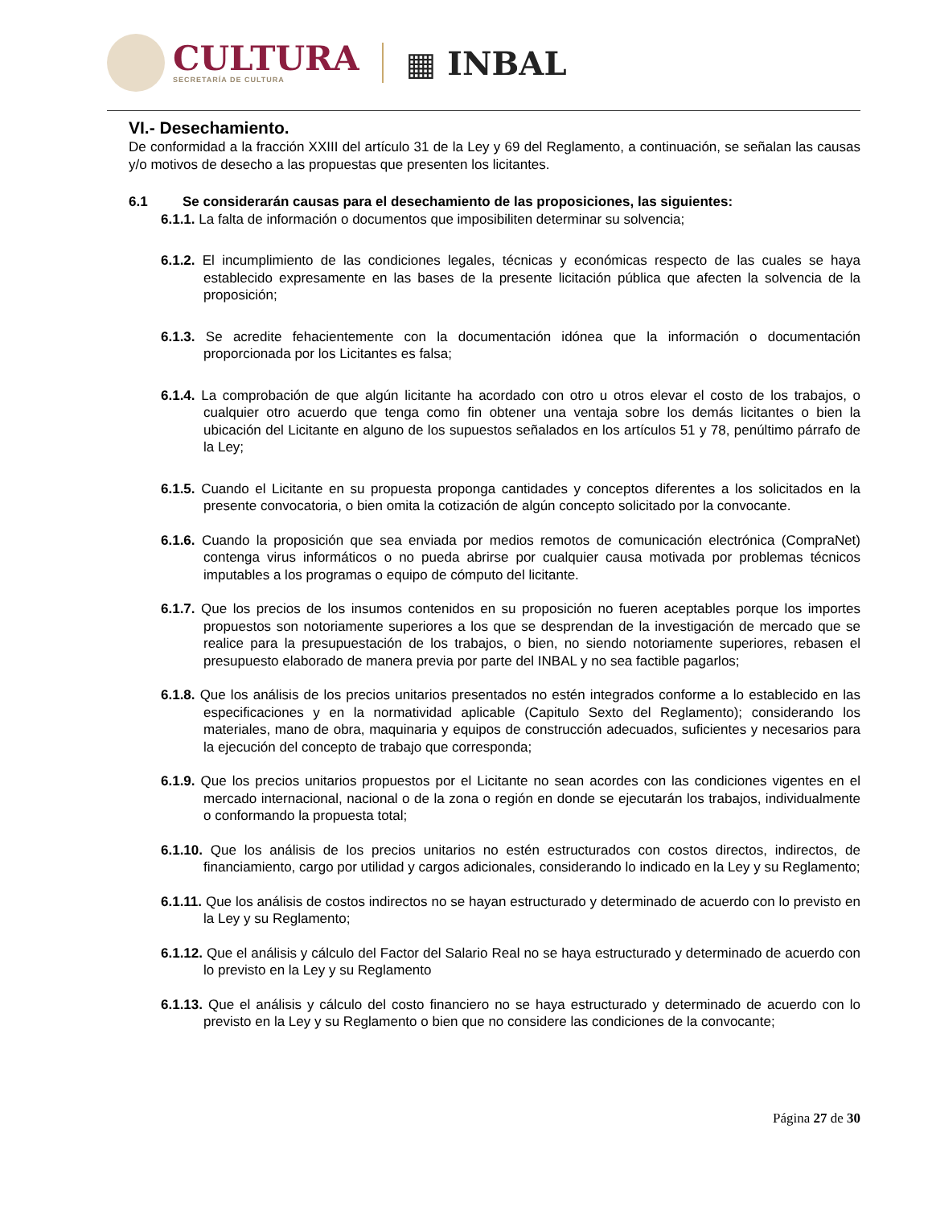CULTURA
SECRETARÍA DE CULTURA
▦ INBAL
VI.- Desechamiento.
De conformidad a la fracción XXIII del artículo 31 de la Ley y 69 del Reglamento, a continuación, se señalan las causas y/o motivos de desecho a las propuestas que presenten los licitantes.
6.1 Se considerarán causas para el desechamiento de las proposiciones, las siguientes:
6.1.1. La falta de información o documentos que imposibiliten determinar su solvencia;
6.1.2. El incumplimiento de las condiciones legales, técnicas y económicas respecto de las cuales se haya establecido expresamente en las bases de la presente licitación pública que afecten la solvencia de la proposición;
6.1.3. Se acredite fehacientemente con la documentación idónea que la información o documentación proporcionada por los Licitantes es falsa;
6.1.4. La comprobación de que algún licitante ha acordado con otro u otros elevar el costo de los trabajos, o cualquier otro acuerdo que tenga como fin obtener una ventaja sobre los demás licitantes o bien la ubicación del Licitante en alguno de los supuestos señalados en los artículos 51 y 78, penúltimo párrafo de la Ley;
6.1.5. Cuando el Licitante en su propuesta proponga cantidades y conceptos diferentes a los solicitados en la presente convocatoria, o bien omita la cotización de algún concepto solicitado por la convocante.
6.1.6. Cuando la proposición que sea enviada por medios remotos de comunicación electrónica (CompraNet) contenga virus informáticos o no pueda abrirse por cualquier causa motivada por problemas técnicos imputables a los programas o equipo de cómputo del licitante.
6.1.7. Que los precios de los insumos contenidos en su proposición no fueren aceptables porque los importes propuestos son notoriamente superiores a los que se desprendan de la investigación de mercado que se realice para la presupuestación de los trabajos, o bien, no siendo notoriamente superiores, rebasen el presupuesto elaborado de manera previa por parte del INBAL y no sea factible pagarlos;
6.1.8. Que los análisis de los precios unitarios presentados no estén integrados conforme a lo establecido en las especificaciones y en la normatividad aplicable (Capitulo Sexto del Reglamento); considerando los materiales, mano de obra, maquinaria y equipos de construcción adecuados, suficientes y necesarios para la ejecución del concepto de trabajo que corresponda;
6.1.9. Que los precios unitarios propuestos por el Licitante no sean acordes con las condiciones vigentes en el mercado internacional, nacional o de la zona o región en donde se ejecutarán los trabajos, individualmente o conformando la propuesta total;
6.1.10. Que los análisis de los precios unitarios no estén estructurados con costos directos, indirectos, de financiamiento, cargo por utilidad y cargos adicionales, considerando lo indicado en la Ley y su Reglamento;
6.1.11. Que los análisis de costos indirectos no se hayan estructurado y determinado de acuerdo con lo previsto en la Ley y su Reglamento;
6.1.12. Que el análisis y cálculo del Factor del Salario Real no se haya estructurado y determinado de acuerdo con lo previsto en la Ley y su Reglamento
6.1.13. Que el análisis y cálculo del costo financiero no se haya estructurado y determinado de acuerdo con lo previsto en la Ley y su Reglamento o bien que no considere las condiciones de la convocante;
Página 27 de 30